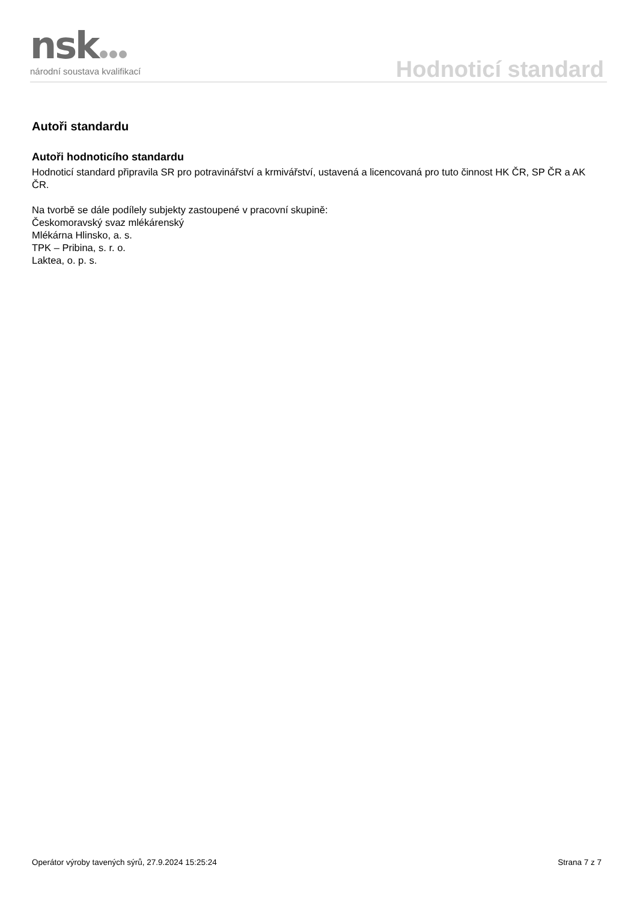nsk
národní soustava kvalifikací
Hodnoticí standard
Autoři standardu
Autoři hodnoticího standardu
Hodnoticí standard připravila SR pro potravinářství a krmivářství, ustavená a licencovaná pro tuto činnost HK ČR, SP ČR a AK ČR.
Na tvorbě se dále podílely subjekty zastoupené v pracovní skupině:
Českomoravský svaz mlékárenský
Mlékárna Hlinsko, a. s.
TPK – Pribina, s. r. o.
Laktea, o. p. s.
Operátor výroby tavených sýrů, 27.9.2024 15:25:24 Strana 7 z 7